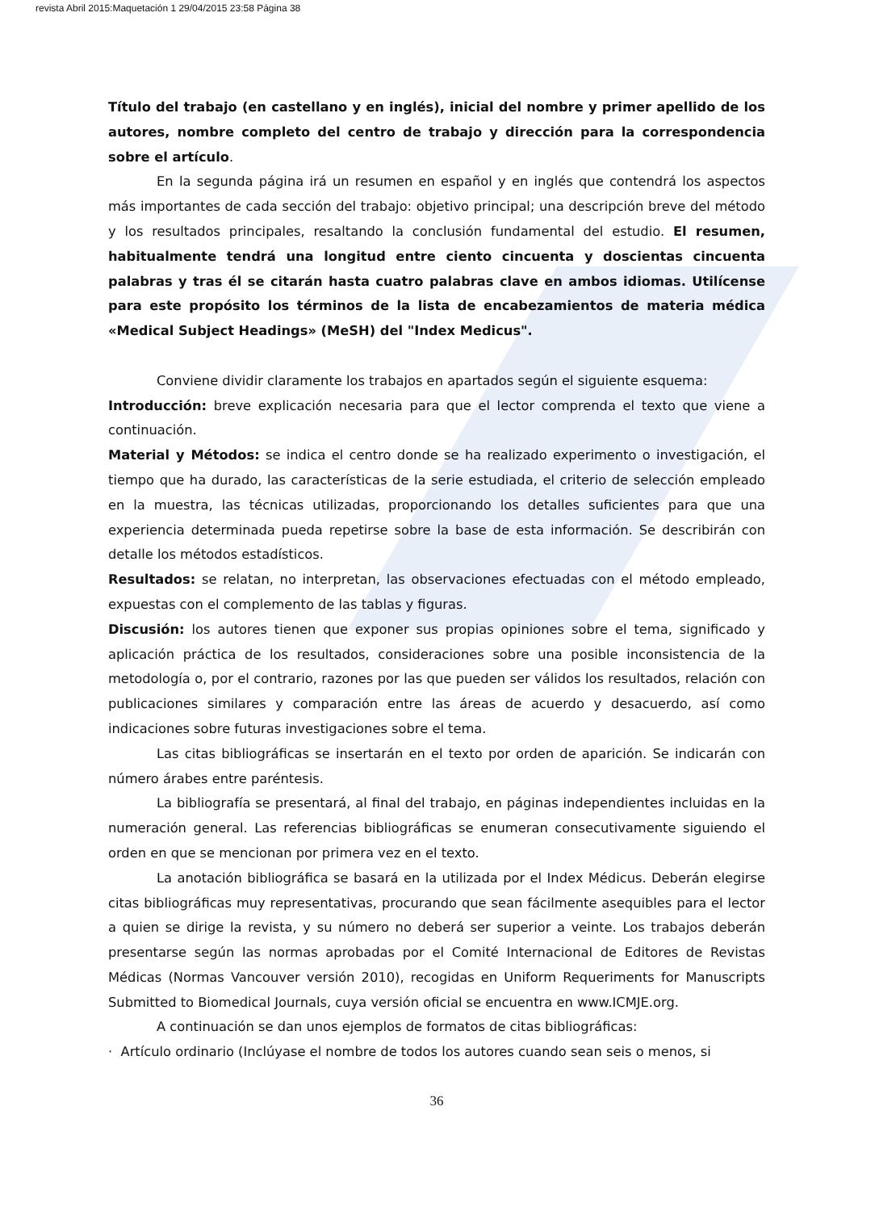revista Abril 2015:Maquetación 1 29/04/2015 23:58 Página 38
Título del trabajo (en castellano y en inglés), inicial del nombre y primer apellido de los autores, nombre completo del centro de trabajo y dirección para la correspondencia sobre el artículo.
En la segunda página irá un resumen en español y en inglés que contendrá los aspectos más importantes de cada sección del trabajo: objetivo principal; una descripción breve del método y los resultados principales, resaltando la conclusión fundamental del estudio. El resumen, habitualmente tendrá una longitud entre ciento cincuenta y doscientas cincuenta palabras y tras él se citarán hasta cuatro palabras clave en ambos idiomas. Utilícense para este propósito los términos de la lista de encabezamientos de materia médica «Medical Subject Headings» (MeSH) del "Index Medicus".
Conviene dividir claramente los trabajos en apartados según el siguiente esquema:
Introducción: breve explicación necesaria para que el lector comprenda el texto que viene a continuación.
Material y Métodos: se indica el centro donde se ha realizado experimento o investigación, el tiempo que ha durado, las características de la serie estudiada, el criterio de selección empleado en la muestra, las técnicas utilizadas, proporcionando los detalles suficientes para que una experiencia determinada pueda repetirse sobre la base de esta información. Se describirán con detalle los métodos estadísticos.
Resultados: se relatan, no interpretan, las observaciones efectuadas con el método empleado, expuestas con el complemento de las tablas y figuras.
Discusión: los autores tienen que exponer sus propias opiniones sobre el tema, significado y aplicación práctica de los resultados, consideraciones sobre una posible inconsistencia de la metodología o, por el contrario, razones por las que pueden ser válidos los resultados, relación con publicaciones similares y comparación entre las áreas de acuerdo y desacuerdo, así como indicaciones sobre futuras investigaciones sobre el tema.
Las citas bibliográficas se insertarán en el texto por orden de aparición. Se indicarán con número árabes entre paréntesis.
La bibliografía se presentará, al final del trabajo, en páginas independientes incluidas en la numeración general. Las referencias bibliográficas se enumeran consecutivamente siguiendo el orden en que se mencionan por primera vez en el texto.
La anotación bibliográfica se basará en la utilizada por el Index Médicus. Deberán elegirse citas bibliográficas muy representativas, procurando que sean fácilmente asequibles para el lector a quien se dirige la revista, y su número no deberá ser superior a veinte. Los trabajos deberán presentarse según las normas aprobadas por el Comité Internacional de Editores de Revistas Médicas (Normas Vancouver versión 2010), recogidas en Uniform Requeriments for Manuscripts Submitted to Biomedical Journals, cuya versión oficial se encuentra en www.ICMJE.org.
A continuación se dan unos ejemplos de formatos de citas bibliográficas:
· Artículo ordinario (Inclúyase el nombre de todos los autores cuando sean seis o menos, si
36